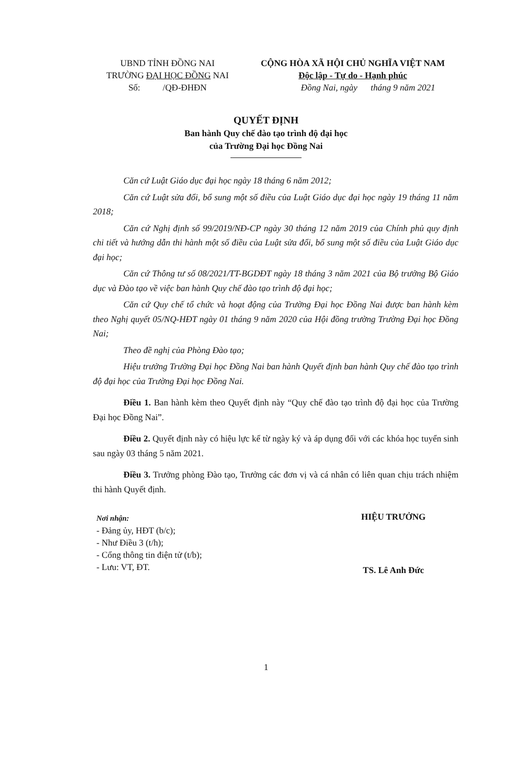UBND TỈNH ĐỒNG NAI
TRƯỜNG ĐẠI HỌC ĐỒNG NAI
Số: /QĐ-ĐHĐN
CỘNG HÒA XÃ HỘI CHỦ NGHĨA VIỆT NAM
Độc lập - Tự do - Hạnh phúc
Đồng Nai, ngày tháng 9 năm 2021
QUYẾT ĐỊNH
Ban hành Quy chế đào tạo trình độ đại học
của Trường Đại học Đồng Nai
Căn cứ Luật Giáo dục đại học ngày 18 tháng 6 năm 2012;
Căn cứ Luật sửa đổi, bổ sung một số điều của Luật Giáo dục đại học ngày 19 tháng 11 năm 2018;
Căn cứ Nghị định số 99/2019/NĐ-CP ngày 30 tháng 12 năm 2019 của Chính phủ quy định chi tiết và hướng dẫn thi hành một số điều của Luật sửa đổi, bổ sung một số điều của Luật Giáo dục đại học;
Căn cứ Thông tư số 08/2021/TT-BGDĐT ngày 18 tháng 3 năm 2021 của Bộ trưởng Bộ Giáo dục và Đào tạo về việc ban hành Quy chế đào tạo trình độ đại học;
Căn cứ Quy chế tổ chức và hoạt động của Trường Đại học Đồng Nai được ban hành kèm theo Nghị quyết 05/NQ-HĐT ngày 01 tháng 9 năm 2020 của Hội đồng trường Trường Đại học Đồng Nai;
Theo đề nghị của Phòng Đào tạo;
Hiệu trưởng Trường Đại học Đồng Nai ban hành Quyết định ban hành Quy chế đào tạo trình độ đại học của Trường Đại học Đồng Nai.
Điều 1. Ban hành kèm theo Quyết định này “Quy chế đào tạo trình độ đại học của Trường Đại học Đồng Nai”.
Điều 2. Quyết định này có hiệu lực kể từ ngày ký và áp dụng đối với các khóa học tuyển sinh sau ngày 03 tháng 5 năm 2021.
Điều 3. Trưởng phòng Đào tạo, Trưởng các đơn vị và cá nhân có liên quan chịu trách nhiệm thi hành Quyết định.
Nơi nhận:
- Đảng ủy, HĐT (b/c);
- Như Điều 3 (t/h);
- Cổng thông tin điện tử (t/b);
- Lưu: VT, ĐT.
HIỆU TRƯỞNG
TS. Lê Anh Đức
1